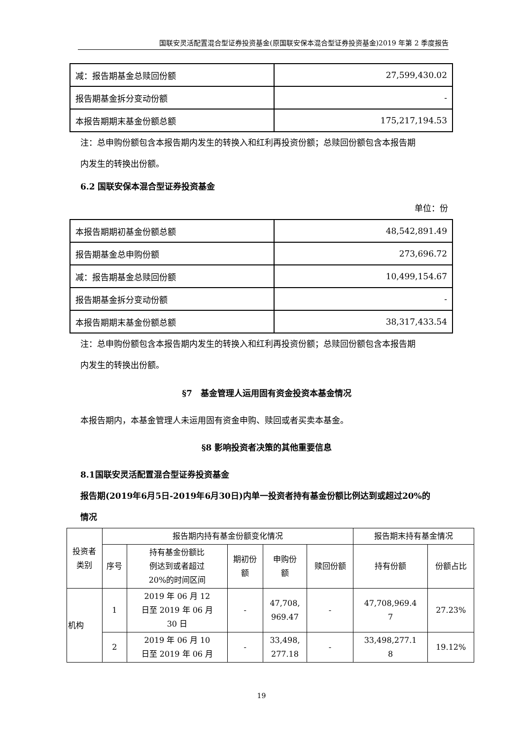国联安灵活配置混合型证券投资基金(原国联安保本混合型证券投资基金)2019 年第 2 季度报告
| 减：报告期基金总赎回份额 | 27,599,430.02 |
| 报告期基金拆分变动份额 | - |
| 本报告期期末基金份额总额 | 175,217,194.53 |
注：总申购份额包含本报告期内发生的转换入和红利再投资份额；总赎回份额包含本报告期
内发生的转换出份额。
6.2 国联安保本混合型证券投资基金
单位：份
| 本报告期期初基金份额总额 | 48,542,891.49 |
| 报告期基金总申购份额 | 273,696.72 |
| 减：报告期基金总赎回份额 | 10,499,154.67 |
| 报告期基金拆分变动份额 | - |
| 本报告期期末基金份额总额 | 38,317,433.54 |
注：总申购份额包含本报告期内发生的转换入和红利再投资份额；总赎回份额包含本报告期
内发生的转换出份额。
§7　基金管理人运用固有资金投资本基金情况
本报告期内，本基金管理人未运用固有资金申购、赎回或者买卖本基金。
§8 影响投资者决策的其他重要信息
8.1国联安灵活配置混合型证券投资基金
报告期(2019年6月5日-2019年6月30日)内单一投资者持有基金份额比例达到或超过20%的
情况
| 投资者 类别 | 报告期内持有基金份额变化情况 | | | | | 报告期末持有基金情况 | |
| | 序号 | 持有基金份额比 例达到或者超过 20%的时间区间 | 期初份 额 | 申购份 额 | 赎回份额 | 持有份额 | 份额占比 |
| 机构 | 1 | 2019 年 06 月 12 日至 2019 年 06 月 30 日 | - | 47,708, 969.47 | - | 47,708,969.4 7 | 27.23% |
| | 2 | 2019 年 06 月 10 日至 2019 年 06 月 | - | 33,498, 277.18 | - | 33,498,277.1 8 | 19.12% |
19